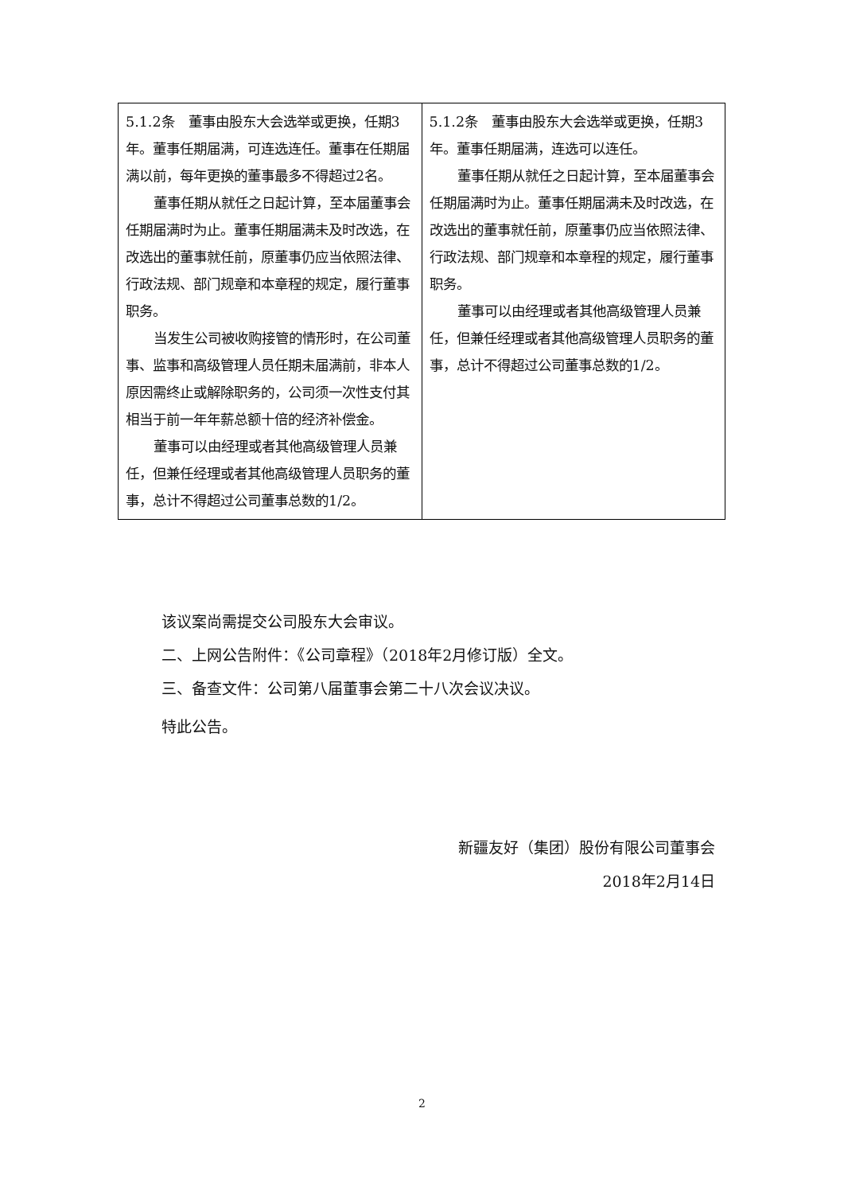| 5.1.2条 董事由股东大会选举或更换，任期3年。董事任期届满，可连选连任。董事在任期届满以前，每年更换的董事最多不得超过2名。 董事任期从就任之日起计算，至本届董事会任期届满时为止。董事任期届满未及时改选，在改选出的董事就任前，原董事仍应当依照法律、行政法规、部门规章和本章程的规定，履行董事职务。 当发生公司被收购接管的情形时，在公司董事、监事和高级管理人员任期未届满前，非本人原因需终止或解除职务的，公司须一次性支付其相当于前一年年薪总额十倍的经济补偿金。 董事可以由经理或者其他高级管理人员兼任，但兼任经理或者其他高级管理人员职务的董事，总计不得超过公司董事总数的1/2。 | 5.1.2条 董事由股东大会选举或更换，任期3年。董事任期届满，连选可以连任。 董事任期从就任之日起计算，至本届董事会任期届满时为止。董事任期届满未及时改选，在改选出的董事就任前，原董事仍应当依照法律、行政法规、部门规章和本章程的规定，履行董事职务。 董事可以由经理或者其他高级管理人员兼任，但兼任经理或者其他高级管理人员职务的董事，总计不得超过公司董事总数的1/2。 |
该议案尚需提交公司股东大会审议。
二、上网公告附件：《公司章程》（2018年2月修订版）全文。
三、备查文件：公司第八届董事会第二十八次会议决议。
特此公告。
新疆友好（集团）股份有限公司董事会
2018年2月14日
2